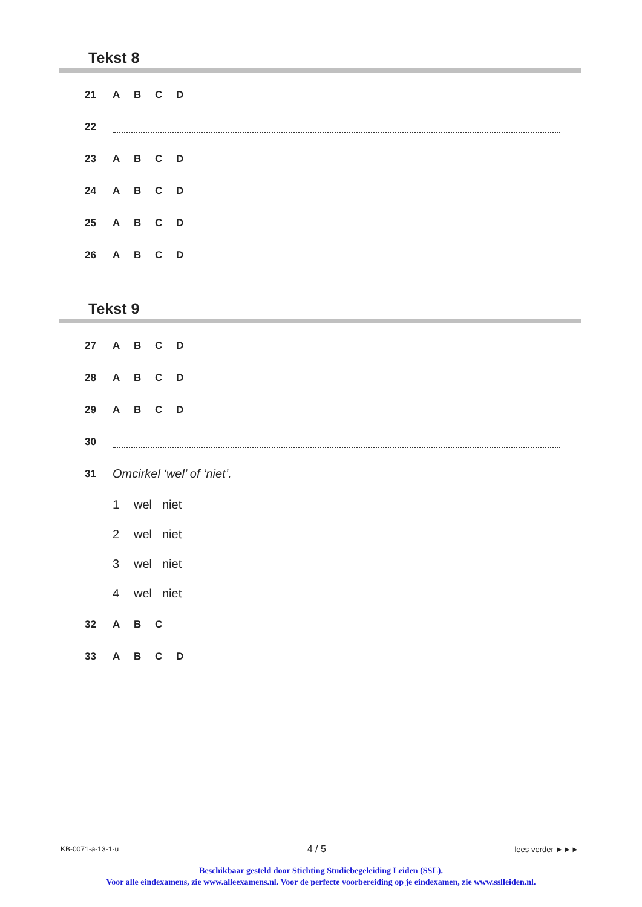Tekst 8
21 ABCD
22
23 ABCD
24 ABCD
25 ABCD
26 ABCD
Tekst 9
27 ABCD
28 ABCD
29 ABCD
30
31 Omcirkel ‘wel’ of ‘niet’.
1 wel niet
2 wel niet
3 wel niet
4 wel niet
32 A B C
33 ABCD
KB-0071-a-13-1-u 4 / 5 lees verder ►►►
Beschikbaar gesteld door Stichting Studiebegeleiding Leiden (SSL).
Voor alle eindexamens, zie www.alleexamens.nl. Voor de perfecte voorbereiding op je eindexamen, zie www.sslleiden.nl.